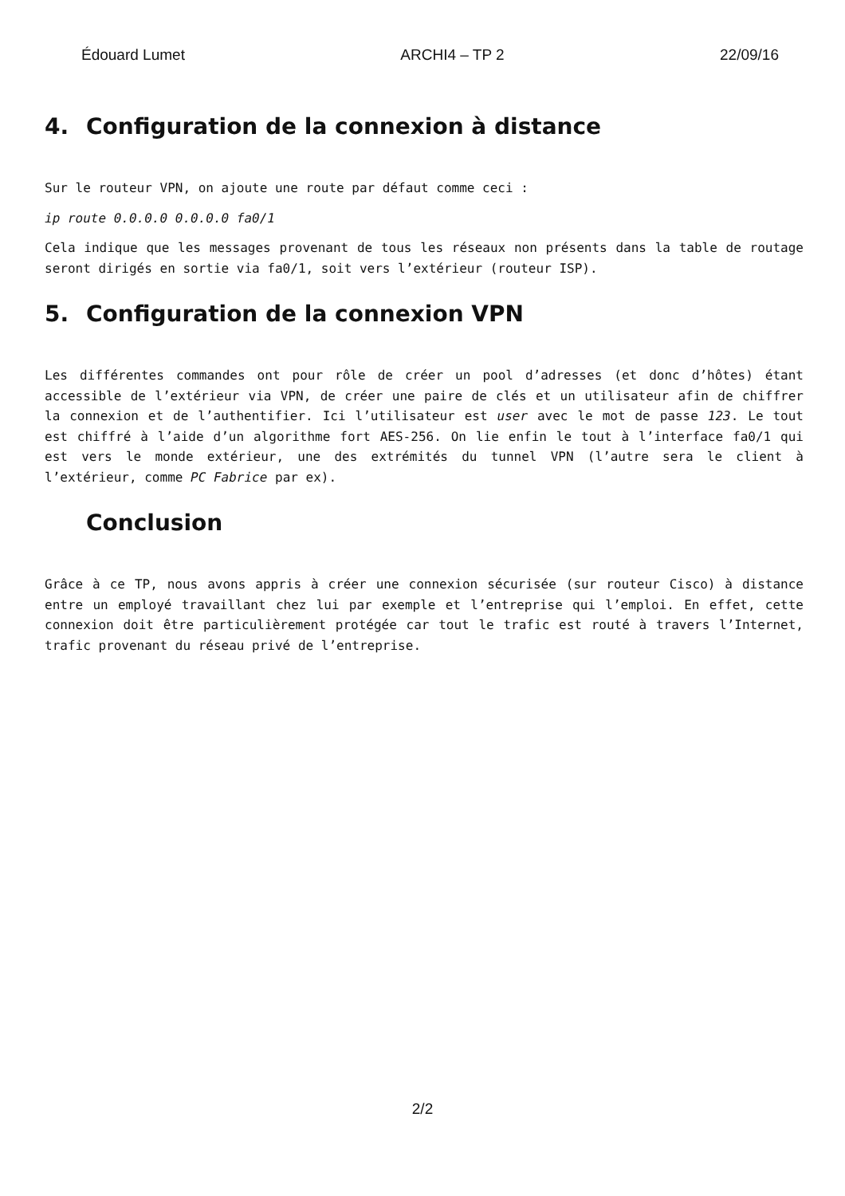Édouard Lumet ARCHI4 – TP 2 22/09/16
4. Configuration de la connexion à distance
Sur le routeur VPN, on ajoute une route par défaut comme ceci :
ip route 0.0.0.0 0.0.0.0 fa0/1
Cela indique que les messages provenant de tous les réseaux non présents dans la table de routage seront dirigés en sortie via fa0/1, soit vers l’extérieur (routeur ISP).
5. Configuration de la connexion VPN
Les différentes commandes ont pour rôle de créer un pool d’adresses (et donc d’hôtes) étant accessible de l’extérieur via VPN, de créer une paire de clés et un utilisateur afin de chiffrer la connexion et de l’authentifier. Ici l’utilisateur est user avec le mot de passe 123. Le tout est chiffré à l’aide d’un algorithme fort AES-256. On lie enfin le tout à l’interface fa0/1 qui est vers le monde extérieur, une des extrémités du tunnel VPN (l’autre sera le client à l’extérieur, comme PC Fabrice par ex).
Conclusion
Grâce à ce TP, nous avons appris à créer une connexion sécurisée (sur routeur Cisco) à distance entre un employé travaillant chez lui par exemple et l’entreprise qui l’emploi. En effet, cette connexion doit être particulièrement protégée car tout le trafic est routé à travers l’Internet, trafic provenant du réseau privé de l’entreprise.
2/2